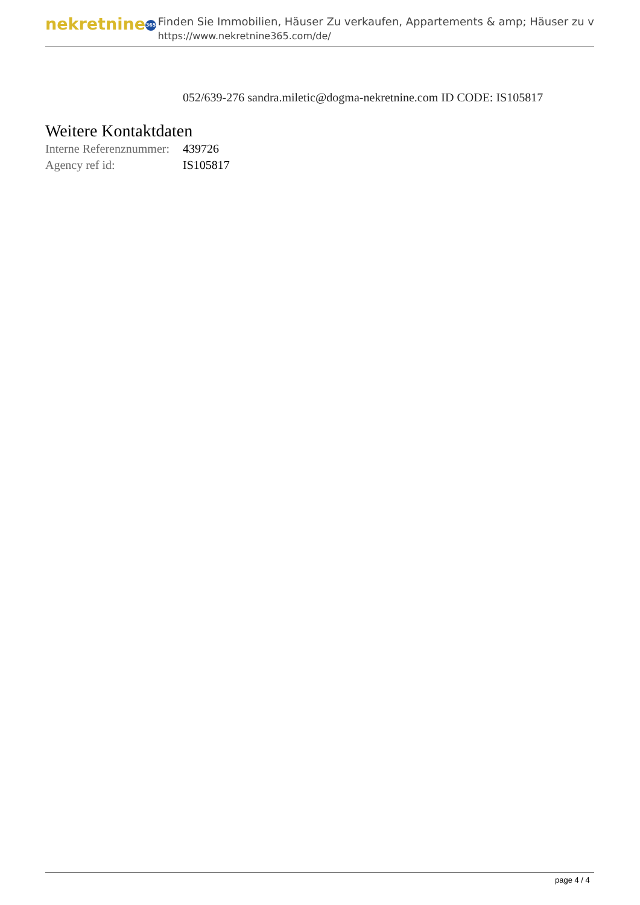nekretnine 365
Finden Sie Immobilien, Häuser Zu verkaufen, Appartements & amp; Häuser zu v
https://www.nekretnine365.com/de/
052/639-276 sandra.miletic@dogma-nekretnine.com ID CODE: IS105817
Weitere Kontaktdaten
| Interne Referenznummer: | 439726 |
| Agency ref id: | IS105817 |
page 4 / 4